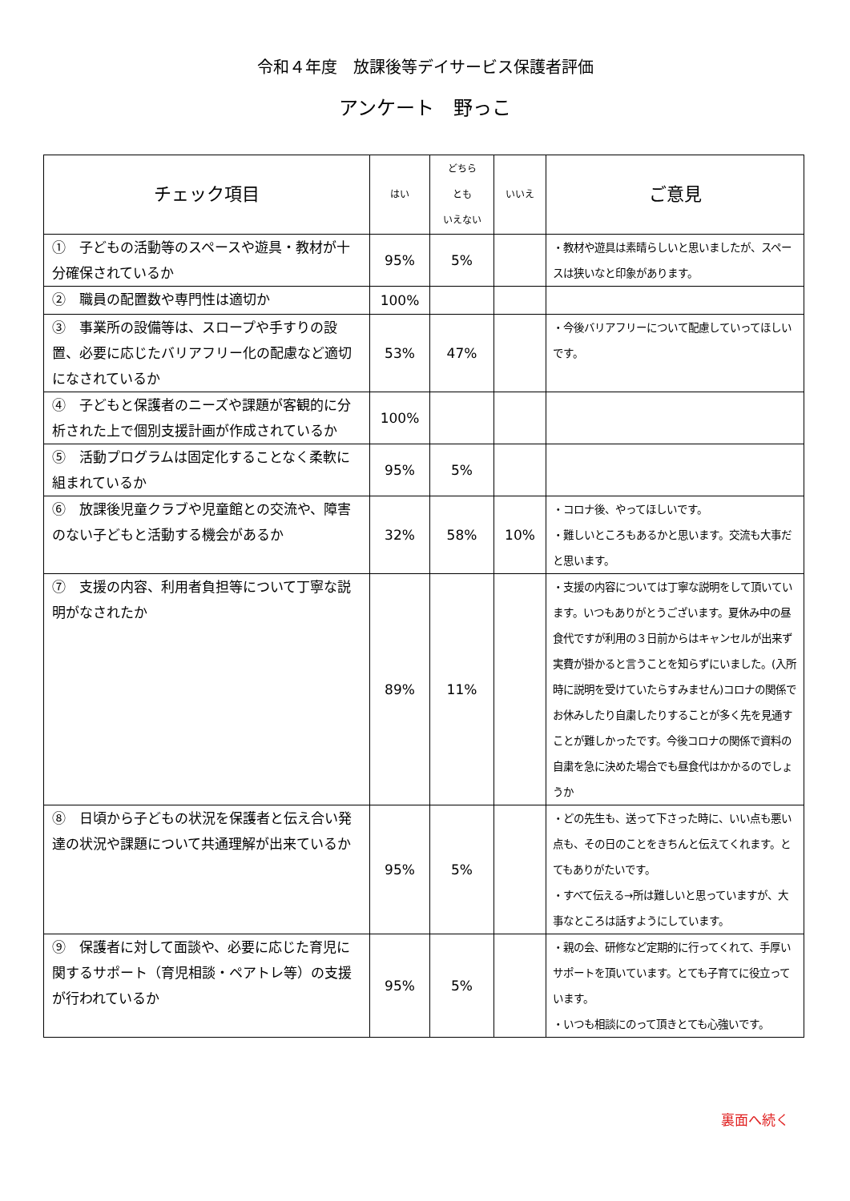令和４年度　放課後等デイサービス保護者評価
アンケート　野っこ
| チェック項目 | はい | どちら とも いえない | いいえ | ご意見 |
| --- | --- | --- | --- | --- |
| ① 子どもの活動等のスペースや遊具・教材が十分確保されているか | 95% | 5% | | ・教材や遊具は素晴らしいと思いましたが、スペースは狭いなと印象があります。 |
| ② 職員の配置数や専門性は適切か | 100% | | | |
| ③ 事業所の設備等は、スロープや手すりの設置、必要に応じたバリアフリー化の配慮など適切になされているか | 53% | 47% | | ・今後バリアフリーについて配慮していってほしいです。 |
| ④ 子どもと保護者のニーズや課題が客観的に分析された上で個別支援計画が作成されているか | 100% | | | |
| ⑤ 活動プログラムは固定化することなく柔軟に組まれているか | 95% | 5% | | |
| ⑥ 放課後児童クラブや児童館との交流や、障害のない子どもと活動する機会があるか | 32% | 58% | 10% | ・コロナ後、やってほしいです。 ・難しいところもあるかと思います。交流も大事だと思います。 |
| ⑦ 支援の内容、利用者負担等について丁寧な説明がなされたか | 89% | 11% | | ・支援の内容については丁寧な説明をして頂いています。いつもありがとうございます。夏休み中の昼食代ですが利用の３日前からはキャンセルが出来ず実費が掛かると言うことを知らずにいました。(入所時に説明を受けていたらすみません)コロナの関係でお休みしたり自粛したりすることが多く先を見通すことが難しかったです。今後コロナの関係で資料の自粛を急に決めた場合でも昼食代はかかるのでしょうか |
| ⑧ 日頃から子どもの状況を保護者と伝え合い発達の状況や課題について共通理解が出来ているか | 95% | 5% | | ・どの先生も、送って下さった時に、いい点も悪い点も、その日のことをきちんと伝えてくれます。とてもありがたいです。 ・すべて伝える→所は難しいと思っていますが、大事なところは話すようにしています。 |
| ⑨ 保護者に対して面談や、必要に応じた育児に関するサポート（育児相談・ペアトレ等）の支援が行われているか | 95% | 5% | | ・親の会、研修など定期的に行ってくれて、手厚いサポートを頂いています。とても子育てに役立っています。 ・いつも相談にのって頂きとても心強いです。 |
裏面へ続く